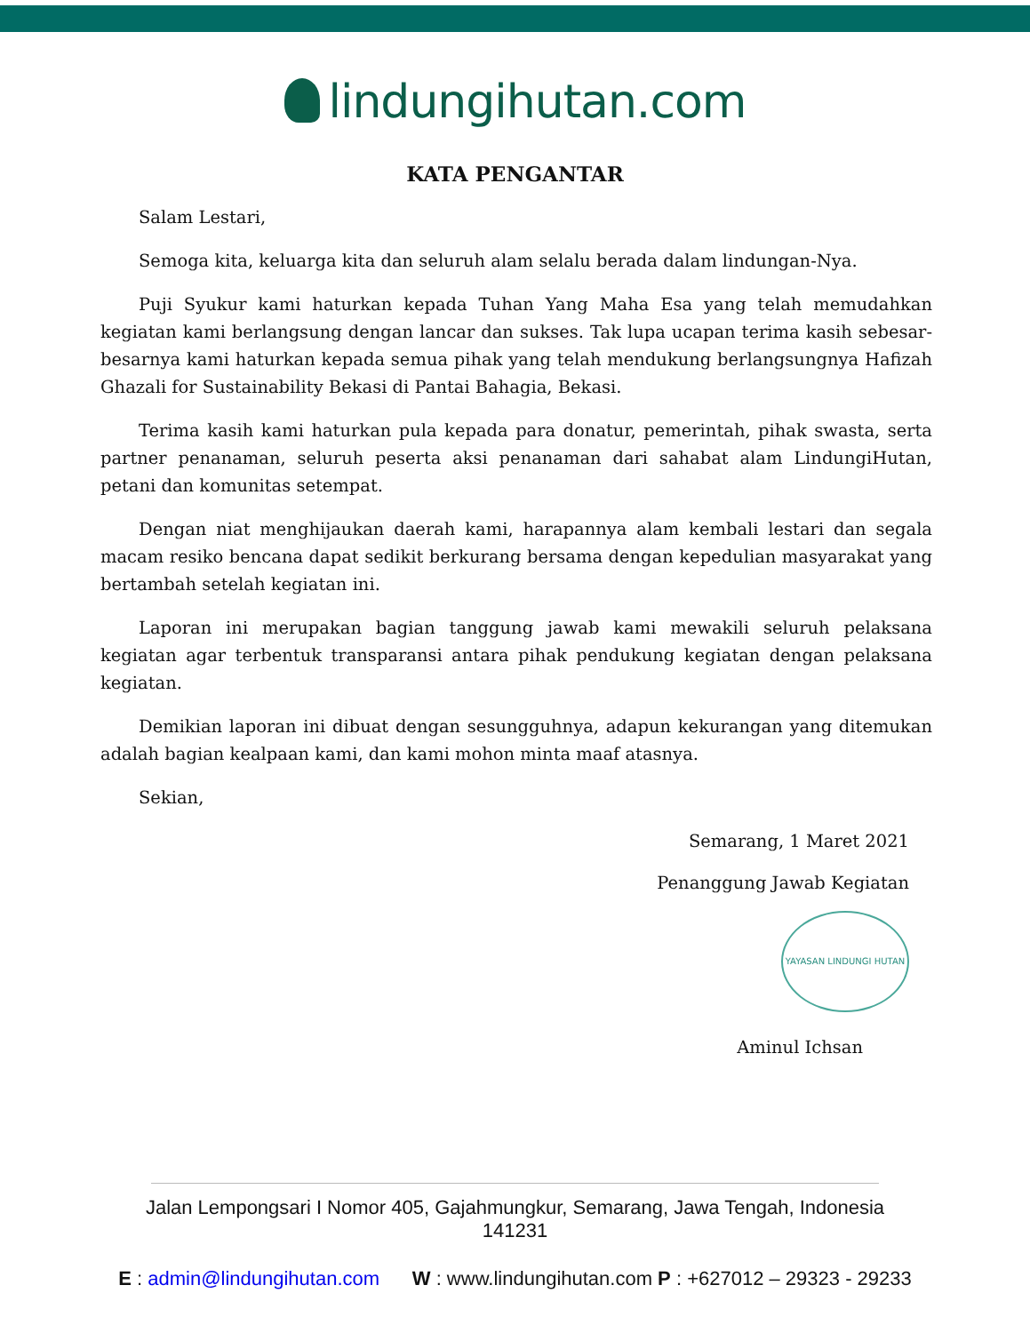lindungihutan.com
KATA PENGANTAR
Salam Lestari,
Semoga kita, keluarga kita dan seluruh alam selalu berada dalam lindungan-Nya.
Puji Syukur kami haturkan kepada Tuhan Yang Maha Esa yang telah memudahkan kegiatan kami berlangsung dengan lancar dan sukses. Tak lupa ucapan terima kasih sebesar-besarnya kami haturkan kepada semua pihak yang telah mendukung berlangsungnya Hafizah Ghazali for Sustainability Bekasi di Pantai Bahagia, Bekasi.
Terima kasih kami haturkan pula kepada para donatur, pemerintah, pihak swasta, serta partner penanaman, seluruh peserta aksi penanaman dari sahabat alam LindungiHutan, petani dan komunitas setempat.
Dengan niat menghijaukan daerah kami, harapannya alam kembali lestari dan segala macam resiko bencana dapat sedikit berkurang bersama dengan kepedulian masyarakat yang bertambah setelah kegiatan ini.
Laporan ini merupakan bagian tanggung jawab kami mewakili seluruh pelaksana kegiatan agar terbentuk transparansi antara pihak pendukung kegiatan dengan pelaksana kegiatan.
Demikian laporan ini dibuat dengan sesungguhnya, adapun kekurangan yang ditemukan adalah bagian kealpaan kami, dan kami mohon minta maaf atasnya.
Sekian,
Semarang, 1 Maret 2021
Penanggung Jawab Kegiatan
YAYASAN LINDUNGI HUTAN
Aminul Ichsan
Jalan Lempongsari I Nomor 405, Gajahmungkur, Semarang, Jawa Tengah, Indonesia
141231
E : admin@lindungihutan.com W : www.lindungihutan.com P : +627012 – 29323 - 29233